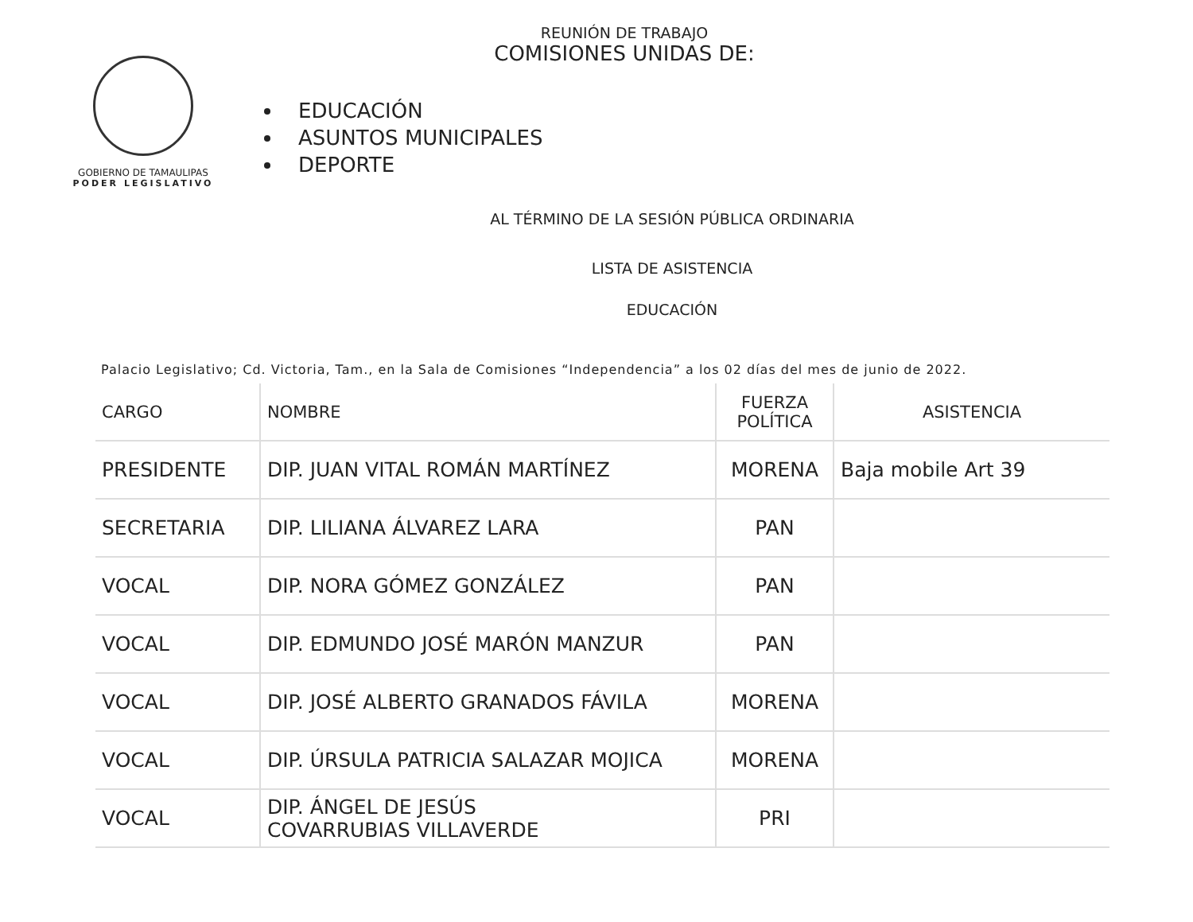GOBIERNO DE TAMAULIPAS
PODER LEGISLATIVO
REUNIÓN DE TRABAJO
COMISIONES UNIDAS DE:
EDUCACIÓN
ASUNTOS MUNICIPALES
DEPORTE
AL TÉRMINO DE LA SESIÓN PÚBLICA ORDINARIA
LISTA DE ASISTENCIA
EDUCACIÓN
Palacio Legislativo; Cd. Victoria, Tam., en la Sala de Comisiones “Independencia” a los 02 días del mes de junio de 2022.
| CARGO | NOMBRE | FUERZA POLÍTICA | ASISTENCIA |
| --- | --- | --- | --- |
| PRESIDENTE | DIP. JUAN VITAL ROMÁN MARTÍNEZ | MORENA | Baja mobile Art 39 |
| SECRETARIA | DIP. LILIANA ÁLVAREZ LARA | PAN | |
| VOCAL | DIP. NORA GÓMEZ GONZÁLEZ | PAN | |
| VOCAL | DIP. EDMUNDO JOSÉ MARÓN MANZUR | PAN | |
| VOCAL | DIP. JOSÉ ALBERTO GRANADOS FÁVILA | MORENA | |
| VOCAL | DIP. ÚRSULA PATRICIA SALAZAR MOJICA | MORENA | |
| VOCAL | DIP. ÁNGEL DE JESÚS COVARRUBIAS VILLAVERDE | PRI | |